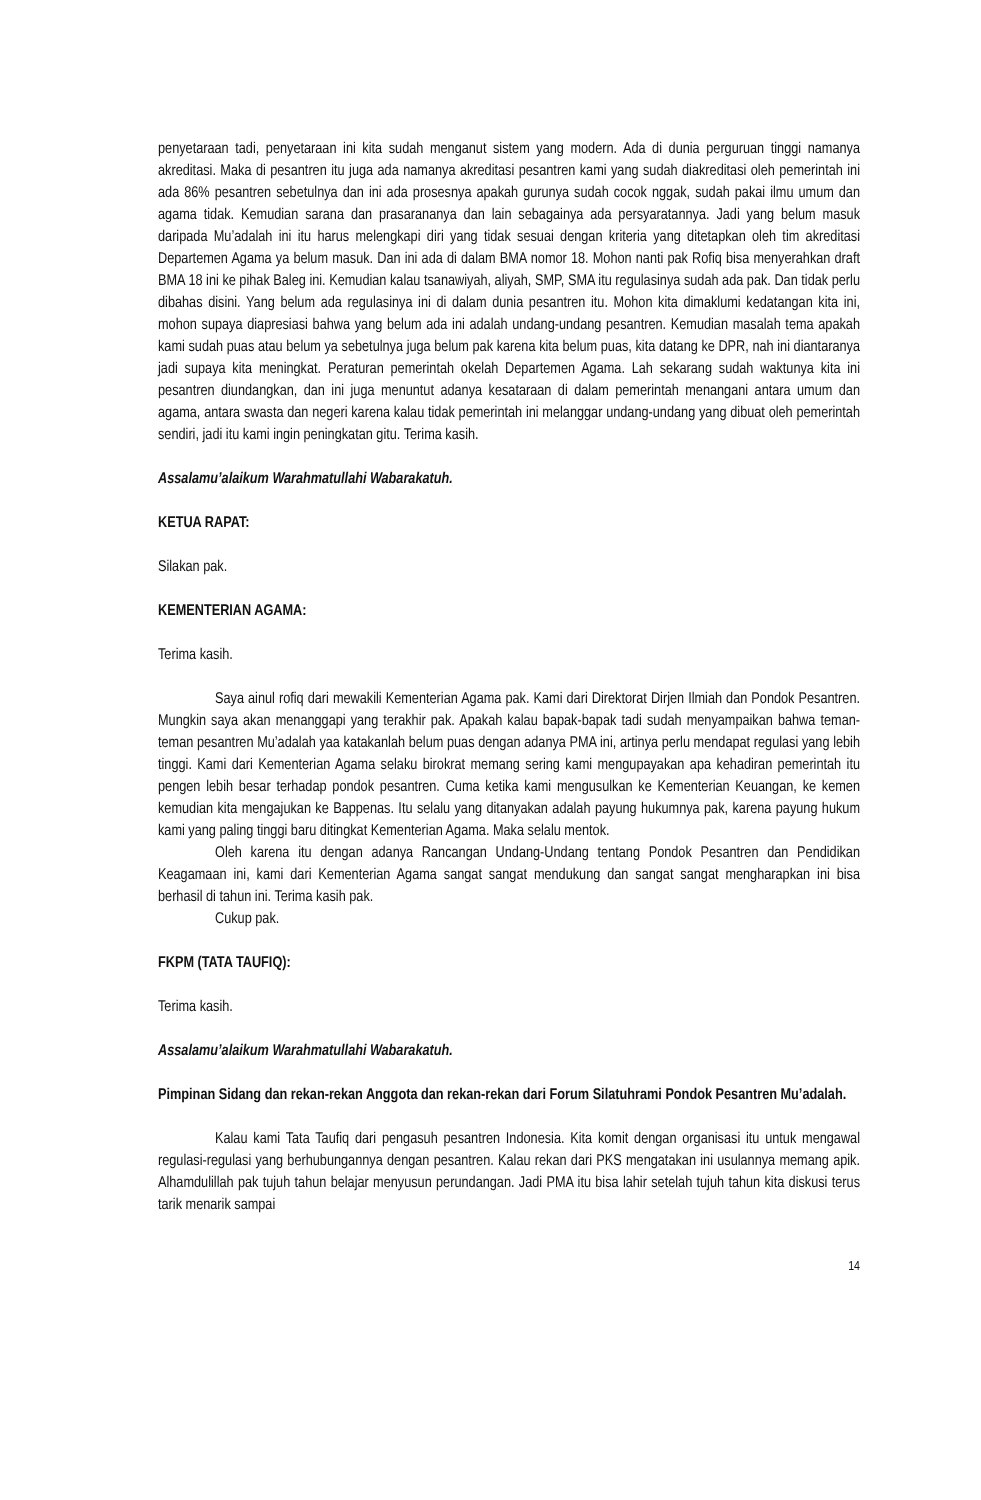penyetaraan tadi, penyetaraan ini kita sudah menganut sistem yang modern. Ada di dunia perguruan tinggi namanya akreditasi. Maka di pesantren itu juga ada namanya akreditasi pesantren kami yang sudah diakreditasi oleh pemerintah ini ada 86% pesantren sebetulnya dan ini ada prosesnya apakah gurunya sudah cocok nggak, sudah pakai ilmu umum dan agama tidak. Kemudian sarana dan prasarananya dan lain sebagainya ada persyaratannya. Jadi yang belum masuk daripada Mu’adalah ini itu harus melengkapi diri yang tidak sesuai dengan kriteria yang ditetapkan oleh tim akreditasi Departemen Agama ya belum masuk. Dan ini ada di dalam BMA nomor 18. Mohon nanti pak Rofiq bisa menyerahkan draft BMA 18 ini ke pihak Baleg ini. Kemudian kalau tsanawiyah, aliyah, SMP, SMA itu regulasinya sudah ada pak. Dan tidak perlu dibahas disini. Yang belum ada regulasinya ini di dalam dunia pesantren itu. Mohon kita dimaklumi kedatangan kita ini, mohon supaya diapresiasi bahwa yang belum ada ini adalah undang-undang pesantren. Kemudian masalah tema apakah kami sudah puas atau belum ya sebetulnya juga belum pak karena kita belum puas, kita datang ke DPR, nah ini diantaranya jadi supaya kita meningkat. Peraturan pemerintah okelah Departemen Agama. Lah sekarang sudah waktunya kita ini pesantren diundangkan, dan ini juga menuntut adanya kesataraan di dalam pemerintah menangani antara umum dan agama, antara swasta dan negeri karena kalau tidak pemerintah ini melanggar undang-undang yang dibuat oleh pemerintah sendiri, jadi itu kami ingin peningkatan gitu. Terima kasih.
Assalamu’alaikum Warahmatullahi Wabarakatuh.
KETUA RAPAT:
Silakan pak.
KEMENTERIAN AGAMA:
Terima kasih.
Saya ainul rofiq dari mewakili Kementerian Agama pak. Kami dari Direktorat Dirjen Ilmiah dan Pondok Pesantren. Mungkin saya akan menanggapi yang terakhir pak. Apakah kalau bapak-bapak tadi sudah menyampaikan bahwa teman-teman pesantren Mu’adalah yaa katakanlah belum puas dengan adanya PMA ini, artinya perlu mendapat regulasi yang lebih tinggi. Kami dari Kementerian Agama selaku birokrat memang sering kami mengupayakan apa kehadiran pemerintah itu pengen lebih besar terhadap pondok pesantren. Cuma ketika kami mengusulkan ke Kementerian Keuangan, ke kemen kemudian kita mengajukan ke Bappenas. Itu selalu yang ditanyakan adalah payung hukumnya pak, karena payung hukum kami yang paling tinggi baru ditingkat Kementerian Agama. Maka selalu mentok.
Oleh karena itu dengan adanya Rancangan Undang-Undang tentang Pondok Pesantren dan Pendidikan Keagamaan ini, kami dari Kementerian Agama sangat sangat mendukung dan sangat sangat mengharapkan ini bisa berhasil di tahun ini. Terima kasih pak.
Cukup pak.
FKPM (TATA TAUFIQ):
Terima kasih.
Assalamu’alaikum Warahmatullahi Wabarakatuh.
Pimpinan Sidang dan rekan-rekan Anggota dan rekan-rekan dari Forum Silatuhrami Pondok Pesantren Mu’adalah.
Kalau kami Tata Taufiq dari pengasuh pesantren Indonesia. Kita komit dengan organisasi itu untuk mengawal regulasi-regulasi yang berhubungannya dengan pesantren. Kalau rekan dari PKS mengatakan ini usulannya memang apik. Alhamdulillah pak tujuh tahun belajar menyusun perundangan. Jadi PMA itu bisa lahir setelah tujuh tahun kita diskusi terus tarik menarik sampai
14